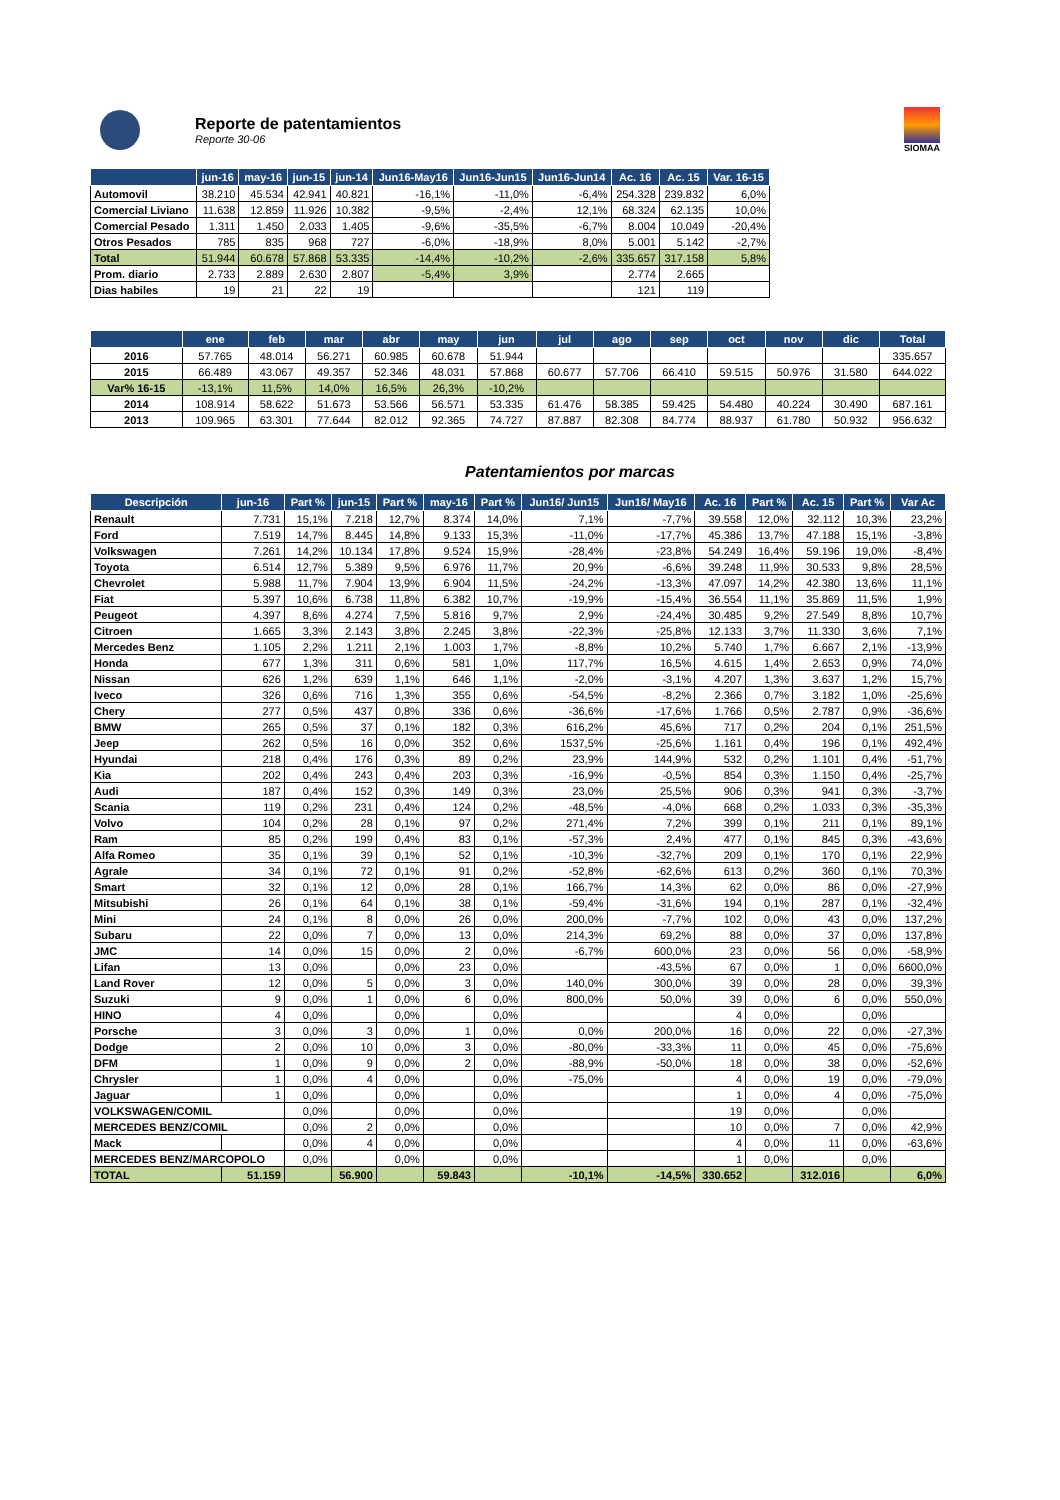Reporte de patentamientos
Reporte 30-06
SIOMAA
| | jun-16 | may-16 | jun-15 | jun-14 | Jun16-May16 | Jun16-Jun15 | Jun16-Jun14 | Ac. 16 | Ac. 15 | Var. 16-15 |
| --- | --- | --- | --- | --- | --- | --- | --- | --- | --- | --- |
| Automovil | 38.210 | 45.534 | 42.941 | 40.821 | -16,1% | -11,0% | -6,4% | 254.328 | 239.832 | 6,0% |
| Comercial Liviano | 11.638 | 12.859 | 11.926 | 10.382 | -9,5% | -2,4% | 12,1% | 68.324 | 62.135 | 10,0% |
| Comercial Pesado | 1.311 | 1.450 | 2.033 | 1.405 | -9,6% | -35,5% | -6,7% | 8.004 | 10.049 | -20,4% |
| Otros Pesados | 785 | 835 | 968 | 727 | -6,0% | -18,9% | 8,0% | 5.001 | 5.142 | -2,7% |
| Total | 51.944 | 60.678 | 57.868 | 53.335 | -14,4% | -10,2% | -2,6% | 335.657 | 317.158 | 5,8% |
| Prom. diario | 2.733 | 2.889 | 2.630 | 2.807 | -5,4% | 3,9% | | 2.774 | 2.665 | |
| Dias habiles | 19 | 21 | 22 | 19 | | | | 121 | 119 | |
| | ene | feb | mar | abr | may | jun | jul | ago | sep | oct | nov | dic | Total |
| --- | --- | --- | --- | --- | --- | --- | --- | --- | --- | --- | --- | --- | --- |
| 2016 | 57.765 | 48.014 | 56.271 | 60.985 | 60.678 | 51.944 | | | | | | | 335.657 |
| 2015 | 66.489 | 43.067 | 49.357 | 52.346 | 48.031 | 57.868 | 60.677 | 57.706 | 66.410 | 59.515 | 50.976 | 31.580 | 644.022 |
| Var% 16-15 | -13,1% | 11,5% | 14,0% | 16,5% | 26,3% | -10,2% | | | | | | | |
| 2014 | 108.914 | 58.622 | 51.673 | 53.566 | 56.571 | 53.335 | 61.476 | 58.385 | 59.425 | 54.480 | 40.224 | 30.490 | 687.161 |
| 2013 | 109.965 | 63.301 | 77.644 | 82.012 | 92.365 | 74.727 | 87.887 | 82.308 | 84.774 | 88.937 | 61.780 | 50.932 | 956.632 |
Patentamientos por marcas
| Descripción | jun-16 | Part % | jun-15 | Part % | may-16 | Part % | Jun16/ Jun15 | Jun16/ May16 | Ac. 16 | Part % | Ac. 15 | Part % | Var Ac |
| --- | --- | --- | --- | --- | --- | --- | --- | --- | --- | --- | --- | --- | --- |
| Renault | 7.731 | 15,1% | 7.218 | 12,7% | 8.374 | 14,0% | 7,1% | -7,7% | 39.558 | 12,0% | 32.112 | 10,3% | 23,2% |
| Ford | 7.519 | 14,7% | 8.445 | 14,8% | 9.133 | 15,3% | -11,0% | -17,7% | 45.386 | 13,7% | 47.188 | 15,1% | -3,8% |
| Volkswagen | 7.261 | 14,2% | 10.134 | 17,8% | 9.524 | 15,9% | -28,4% | -23,8% | 54.249 | 16,4% | 59.196 | 19,0% | -8,4% |
| Toyota | 6.514 | 12,7% | 5.389 | 9,5% | 6.976 | 11,7% | 20,9% | -6,6% | 39.248 | 11,9% | 30.533 | 9,8% | 28,5% |
| Chevrolet | 5.988 | 11,7% | 7.904 | 13,9% | 6.904 | 11,5% | -24,2% | -13,3% | 47.097 | 14,2% | 42.380 | 13,6% | 11,1% |
| Fiat | 5.397 | 10,6% | 6.738 | 11,8% | 6.382 | 10,7% | -19,9% | -15,4% | 36.554 | 11,1% | 35.869 | 11,5% | 1,9% |
| Peugeot | 4.397 | 8,6% | 4.274 | 7,5% | 5.816 | 9,7% | 2,9% | -24,4% | 30.485 | 9,2% | 27.549 | 8,8% | 10,7% |
| Citroen | 1.665 | 3,3% | 2.143 | 3,8% | 2.245 | 3,8% | -22,3% | -25,8% | 12.133 | 3,7% | 11.330 | 3,6% | 7,1% |
| Mercedes Benz | 1.105 | 2,2% | 1.211 | 2,1% | 1.003 | 1,7% | -8,8% | 10,2% | 5.740 | 1,7% | 6.667 | 2,1% | -13,9% |
| Honda | 677 | 1,3% | 311 | 0,6% | 581 | 1,0% | 117,7% | 16,5% | 4.615 | 1,4% | 2.653 | 0,9% | 74,0% |
| Nissan | 626 | 1,2% | 639 | 1,1% | 646 | 1,1% | -2,0% | -3,1% | 4.207 | 1,3% | 3.637 | 1,2% | 15,7% |
| Iveco | 326 | 0,6% | 716 | 1,3% | 355 | 0,6% | -54,5% | -8,2% | 2.366 | 0,7% | 3.182 | 1,0% | -25,6% |
| Chery | 277 | 0,5% | 437 | 0,8% | 336 | 0,6% | -36,6% | -17,6% | 1.766 | 0,5% | 2.787 | 0,9% | -36,6% |
| BMW | 265 | 0,5% | 37 | 0,1% | 182 | 0,3% | 616,2% | 45,6% | 717 | 0,2% | 204 | 0,1% | 251,5% |
| Jeep | 262 | 0,5% | 16 | 0,0% | 352 | 0,6% | 1537,5% | -25,6% | 1.161 | 0,4% | 196 | 0,1% | 492,4% |
| Hyundai | 218 | 0,4% | 176 | 0,3% | 89 | 0,2% | 23,9% | 144,9% | 532 | 0,2% | 1.101 | 0,4% | -51,7% |
| Kia | 202 | 0,4% | 243 | 0,4% | 203 | 0,3% | -16,9% | -0,5% | 854 | 0,3% | 1.150 | 0,4% | -25,7% |
| Audi | 187 | 0,4% | 152 | 0,3% | 149 | 0,3% | 23,0% | 25,5% | 906 | 0,3% | 941 | 0,3% | -3,7% |
| Scania | 119 | 0,2% | 231 | 0,4% | 124 | 0,2% | -48,5% | -4,0% | 668 | 0,2% | 1.033 | 0,3% | -35,3% |
| Volvo | 104 | 0,2% | 28 | 0,1% | 97 | 0,2% | 271,4% | 7,2% | 399 | 0,1% | 211 | 0,1% | 89,1% |
| Ram | 85 | 0,2% | 199 | 0,4% | 83 | 0,1% | -57,3% | 2,4% | 477 | 0,1% | 845 | 0,3% | -43,6% |
| Alfa Romeo | 35 | 0,1% | 39 | 0,1% | 52 | 0,1% | -10,3% | -32,7% | 209 | 0,1% | 170 | 0,1% | 22,9% |
| Agrale | 34 | 0,1% | 72 | 0,1% | 91 | 0,2% | -52,8% | -62,6% | 613 | 0,2% | 360 | 0,1% | 70,3% |
| Smart | 32 | 0,1% | 12 | 0,0% | 28 | 0,1% | 166,7% | 14,3% | 62 | 0,0% | 86 | 0,0% | -27,9% |
| Mitsubishi | 26 | 0,1% | 64 | 0,1% | 38 | 0,1% | -59,4% | -31,6% | 194 | 0,1% | 287 | 0,1% | -32,4% |
| Mini | 24 | 0,1% | 8 | 0,0% | 26 | 0,0% | 200,0% | -7,7% | 102 | 0,0% | 43 | 0,0% | 137,2% |
| Subaru | 22 | 0,0% | 7 | 0,0% | 13 | 0,0% | 214,3% | 69,2% | 88 | 0,0% | 37 | 0,0% | 137,8% |
| JMC | 14 | 0,0% | 15 | 0,0% | 2 | 0,0% | -6,7% | 600,0% | 23 | 0,0% | 56 | 0,0% | -58,9% |
| Lifan | 13 | 0,0% | | 0,0% | 23 | 0,0% | | -43,5% | 67 | 0,0% | 1 | 0,0% | 6600,0% |
| Land Rover | 12 | 0,0% | 5 | 0,0% | 3 | 0,0% | 140,0% | 300,0% | 39 | 0,0% | 28 | 0,0% | 39,3% |
| Suzuki | 9 | 0,0% | 1 | 0,0% | 6 | 0,0% | 800,0% | 50,0% | 39 | 0,0% | 6 | 0,0% | 550,0% |
| HINO | 4 | 0,0% | | 0,0% | | 0,0% | | | 4 | 0,0% | | 0,0% | |
| Porsche | 3 | 0,0% | 3 | 0,0% | 1 | 0,0% | 0,0% | 200,0% | 16 | 0,0% | 22 | 0,0% | -27,3% |
| Dodge | 2 | 0,0% | 10 | 0,0% | 3 | 0,0% | -80,0% | -33,3% | 11 | 0,0% | 45 | 0,0% | -75,6% |
| DFM | 1 | 0,0% | 9 | 0,0% | 2 | 0,0% | -88,9% | -50,0% | 18 | 0,0% | 38 | 0,0% | -52,6% |
| Chrysler | 1 | 0,0% | 4 | 0,0% | | 0,0% | -75,0% | | 4 | 0,0% | 19 | 0,0% | -79,0% |
| Jaguar | 1 | 0,0% | | 0,0% | | 0,0% | | | 1 | 0,0% | 4 | 0,0% | -75,0% |
| VOLKSWAGEN/COMIL | | 0,0% | | 0,0% | | 0,0% | | | 19 | 0,0% | | 0,0% | |
| MERCEDES BENZ/COMIL | | 0,0% | 2 | 0,0% | | 0,0% | | | 10 | 0,0% | 7 | 0,0% | 42,9% |
| Mack | | 0,0% | 4 | 0,0% | | 0,0% | | | 4 | 0,0% | 11 | 0,0% | -63,6% |
| MERCEDES BENZ/MARCOPOLO | | 0,0% | | 0,0% | | 0,0% | | | 1 | 0,0% | | 0,0% | |
| TOTAL | 51.159 | | 56.900 | | 59.843 | | -10,1% | -14,5% | 330.652 | | 312.016 | | 6,0% |